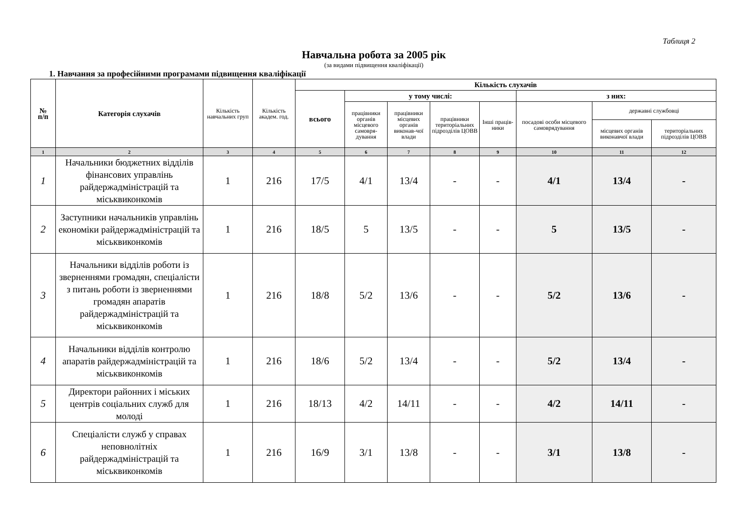Таблиця 2
Навчальна робота за 2005 рік
(за видами підвищення кваліфікації)
1. Навчання за професійними програмами підвищення кваліфікації
| № п/п | Категорія слухачів | Кількість навчальних груп | Кількість академ. год. | Кількість слухачів | | | | | | | |
| --- | --- | --- | --- | --- | --- | --- | --- | --- | --- | --- | --- |
| | | | | всього | у тому числі: | | | | з них: | | |
| | | | | | працівники органів місцевого самовря-дування | працівники місцевих органів виконав-чої влади | працівники територіальних підрозділів ЦОВВ | Інші праців-ники | посадові особи місцевого самоврядування | державні службовці | |
| | | | | | | | | | | місцевих органів виконавчої влади | територіальних підрозділів ЦОВВ |
| 1 | 2 | 3 | 4 | 5 | 6 | 7 | 8 | 9 | 10 | 11 | 12 |
| 1 | Начальники бюджетних відділів фінансових управлінь райдержадміністрацій та міськвиконкомів | 1 | 216 | 17/5 | 4/1 | 13/4 | - | - | 4/1 | 13/4 | - |
| 2 | Заступники начальників управлінь економіки райдержадміністрацій та міськвиконкомів | 1 | 216 | 18/5 | 5 | 13/5 | - | - | 5 | 13/5 | - |
| 3 | Начальники відділів роботи із зверненнями громадян, спеціалісти з питань роботи із зверненнями громадян апаратів райдержадміністрацій та міськвиконкомів | 1 | 216 | 18/8 | 5/2 | 13/6 | - | - | 5/2 | 13/6 | - |
| 4 | Начальники відділів контролю апаратів райдержадміністрацій та міськвиконкомів | 1 | 216 | 18/6 | 5/2 | 13/4 | - | - | 5/2 | 13/4 | - |
| 5 | Директори районних і міських центрів соціальних служб для молоді | 1 | 216 | 18/13 | 4/2 | 14/11 | - | - | 4/2 | 14/11 | - |
| 6 | Спеціалісти служб у справах неповнолітніх райдержадміністрацій та міськвиконкомів | 1 | 216 | 16/9 | 3/1 | 13/8 | - | - | 3/1 | 13/8 | - |